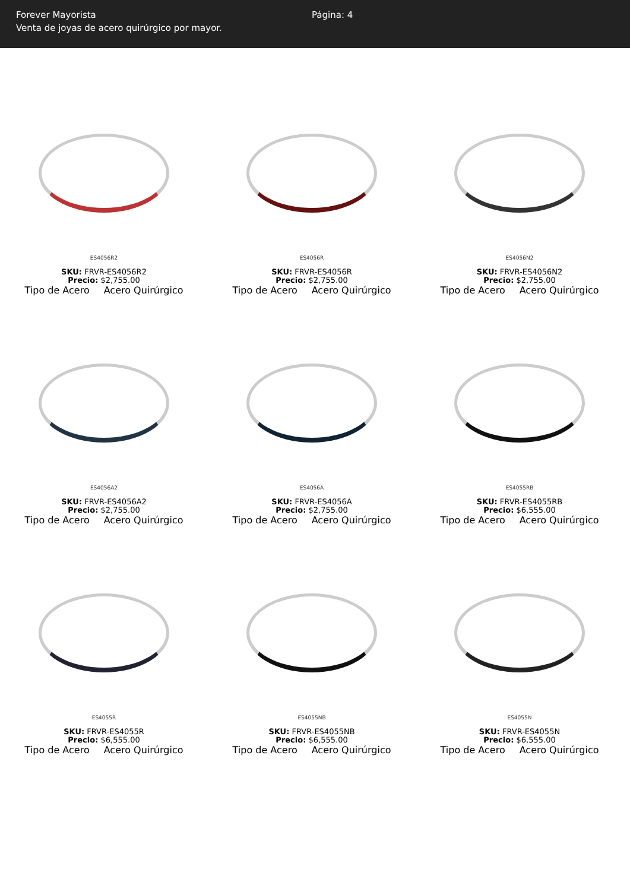Forever Mayorista
Venta de joyas de acero quirúrgico por mayor.
Página: 4
ES4056R2
SKU: FRVR-ES4056R2
Precio: $2,755.00
Tipo de Acero Acero Quirúrgico
ES4056R
SKU: FRVR-ES4056R
Precio: $2,755.00
Tipo de Acero Acero Quirúrgico
ES4056N2
SKU: FRVR-ES4056N2
Precio: $2,755.00
Tipo de Acero Acero Quirúrgico
ES4056A2
SKU: FRVR-ES4056A2
Precio: $2,755.00
Tipo de Acero Acero Quirúrgico
ES4056A
SKU: FRVR-ES4056A
Precio: $2,755.00
Tipo de Acero Acero Quirúrgico
ES4055RB
SKU: FRVR-ES4055RB
Precio: $6,555.00
Tipo de Acero Acero Quirúrgico
ES4055R
SKU: FRVR-ES4055R
Precio: $6,555.00
Tipo de Acero Acero Quirúrgico
ES4055NB
SKU: FRVR-ES4055NB
Precio: $6,555.00
Tipo de Acero Acero Quirúrgico
ES4055N
SKU: FRVR-ES4055N
Precio: $6,555.00
Tipo de Acero Acero Quirúrgico